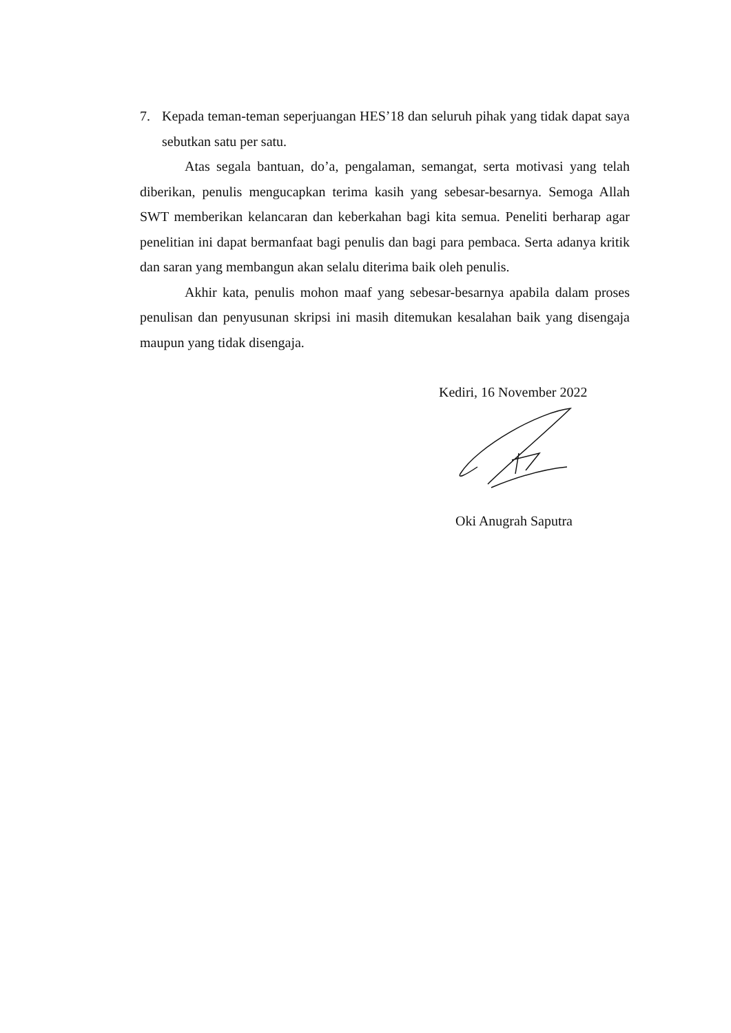7. Kepada teman-teman seperjuangan HES’18 dan seluruh pihak yang tidak dapat saya sebutkan satu per satu.
Atas segala bantuan, do’a, pengalaman, semangat, serta motivasi yang telah diberikan, penulis mengucapkan terima kasih yang sebesar-besarnya. Semoga Allah SWT memberikan kelancaran dan keberkahan bagi kita semua. Peneliti berharap agar penelitian ini dapat bermanfaat bagi penulis dan bagi para pembaca. Serta adanya kritik dan saran yang membangun akan selalu diterima baik oleh penulis.
Akhir kata, penulis mohon maaf yang sebesar-besarnya apabila dalam proses penulisan dan penyusunan skripsi ini masih ditemukan kesalahan baik yang disengaja maupun yang tidak disengaja.
Kediri, 16 November 2022
Oki Anugrah Saputra